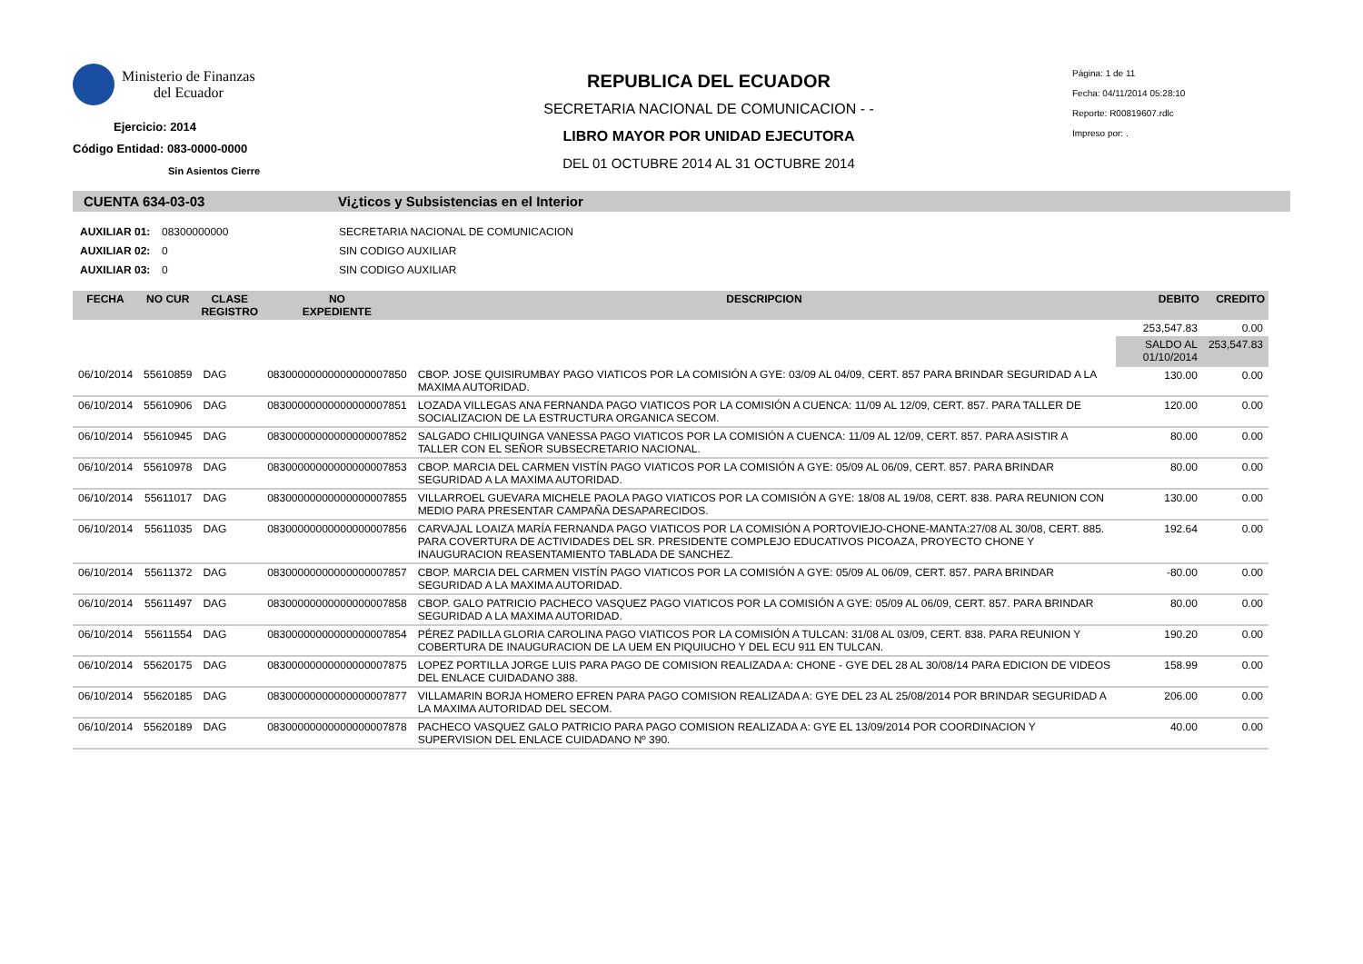Ministerio de Finanzas
del Ecuador
Ejercicio: 2014
Código Entidad: 083-0000-0000
Sin Asientos Cierre
REPUBLICA DEL ECUADOR
SECRETARIA NACIONAL DE COMUNICACION - -
LIBRO MAYOR POR UNIDAD EJECUTORA
DEL 01 OCTUBRE 2014 AL 31 OCTUBRE 2014
Página: 1 de 11
Fecha: 04/11/2014 05:28:10
Reporte: R00819607.rdlc
Impreso por: .
CUENTA 634-03-03 Vi¿ticos y Subsistencias en el Interior
AUXILIAR 01: 08300000000 SECRETARIA NACIONAL DE COMUNICACION
AUXILIAR 02: 0 SIN CODIGO AUXILIAR
AUXILIAR 03: 0 SIN CODIGO AUXILIAR
| FECHA | NO CUR | CLASE REGISTRO | NO EXPEDIENTE | DESCRIPCION | DEBITO | CREDITO |
| --- | --- | --- | --- | --- | --- | --- |
| | | | | | 253,547.83 | 0.00 |
| | | | | | SALDO AL 01/10/2014 | 253,547.83 |
| 06/10/2014 | 55610859 | DAG | 08300000000000000007850 | CBOP. JOSE QUISIRUMBAY PAGO VIATICOS POR LA COMISIÓN A GYE: 03/09 AL 04/09, CERT. 857 PARA BRINDAR SEGURIDAD A LA MAXIMA AUTORIDAD. | 130.00 | 0.00 |
| 06/10/2014 | 55610906 | DAG | 08300000000000000007851 | LOZADA VILLEGAS ANA FERNANDA PAGO VIATICOS POR LA COMISIÓN A CUENCA: 11/09 AL 12/09, CERT. 857. PARA TALLER DE SOCIALIZACION DE LA ESTRUCTURA ORGANICA SECOM. | 120.00 | 0.00 |
| 06/10/2014 | 55610945 | DAG | 08300000000000000007852 | SALGADO CHILIQUINGA VANESSA PAGO VIATICOS POR LA COMISIÓN A CUENCA: 11/09 AL 12/09, CERT. 857. PARA ASISTIR A TALLER CON EL SEÑOR SUBSECRETARIO NACIONAL. | 80.00 | 0.00 |
| 06/10/2014 | 55610978 | DAG | 08300000000000000007853 | CBOP. MARCIA DEL CARMEN VISTÍN PAGO VIATICOS POR LA COMISIÓN A GYE: 05/09 AL 06/09, CERT. 857. PARA BRINDAR SEGURIDAD A LA MAXIMA AUTORIDAD. | 80.00 | 0.00 |
| 06/10/2014 | 55611017 | DAG | 08300000000000000007855 | VILLARROEL GUEVARA MICHELE PAOLA PAGO VIATICOS POR LA COMISIÓN A GYE: 18/08 AL 19/08, CERT. 838. PARA REUNION CON MEDIO PARA PRESENTAR CAMPAÑA DESAPARECIDOS. | 130.00 | 0.00 |
| 06/10/2014 | 55611035 | DAG | 08300000000000000007856 | CARVAJAL LOAIZA MARÍA FERNANDA PAGO VIATICOS POR LA COMISIÓN A PORTOVIEJO-CHONE-MANTA:27/08 AL 30/08, CERT. 885. PARA COVERTURA DE ACTIVIDADES DEL SR. PRESIDENTE COMPLEJO EDUCATIVOS PICOAZA, PROYECTO CHONE Y INAUGURACION REASENTAMIENTO TABLADA DE SANCHEZ. | 192.64 | 0.00 |
| 06/10/2014 | 55611372 | DAG | 08300000000000000007857 | CBOP. MARCIA DEL CARMEN VISTÍN PAGO VIATICOS POR LA COMISIÓN A GYE: 05/09 AL 06/09, CERT. 857. PARA BRINDAR SEGURIDAD A LA MAXIMA AUTORIDAD. | -80.00 | 0.00 |
| 06/10/2014 | 55611497 | DAG | 08300000000000000007858 | CBOP. GALO PATRICIO PACHECO VASQUEZ PAGO VIATICOS POR LA COMISIÓN A GYE: 05/09 AL 06/09, CERT. 857. PARA BRINDAR SEGURIDAD A LA MAXIMA AUTORIDAD. | 80.00 | 0.00 |
| 06/10/2014 | 55611554 | DAG | 08300000000000000007854 | PÉREZ PADILLA GLORIA CAROLINA PAGO VIATICOS POR LA COMISIÓN A TULCAN: 31/08 AL 03/09, CERT. 838. PARA REUNION Y COBERTURA DE INAUGURACION DE LA UEM EN PIQUIUCHO Y DEL ECU 911 EN TULCAN. | 190.20 | 0.00 |
| 06/10/2014 | 55620175 | DAG | 08300000000000000007875 | LOPEZ PORTILLA JORGE LUIS PARA PAGO DE COMISION REALIZADA A: CHONE - GYE DEL 28 AL 30/08/14 PARA EDICION DE VIDEOS DEL ENLACE CUIDADANO 388. | 158.99 | 0.00 |
| 06/10/2014 | 55620185 | DAG | 08300000000000000007877 | VILLAMARIN BORJA HOMERO EFREN PARA PAGO COMISION REALIZADA A: GYE DEL 23 AL 25/08/2014 POR BRINDAR SEGURIDAD A LA MAXIMA AUTORIDAD DEL SECOM. | 206.00 | 0.00 |
| 06/10/2014 | 55620189 | DAG | 08300000000000000007878 | PACHECO VASQUEZ GALO PATRICIO PARA PAGO COMISION REALIZADA A: GYE EL 13/09/2014 POR COORDINACION Y SUPERVISION DEL ENLACE CUIDADANO Nº 390. | 40.00 | 0.00 |